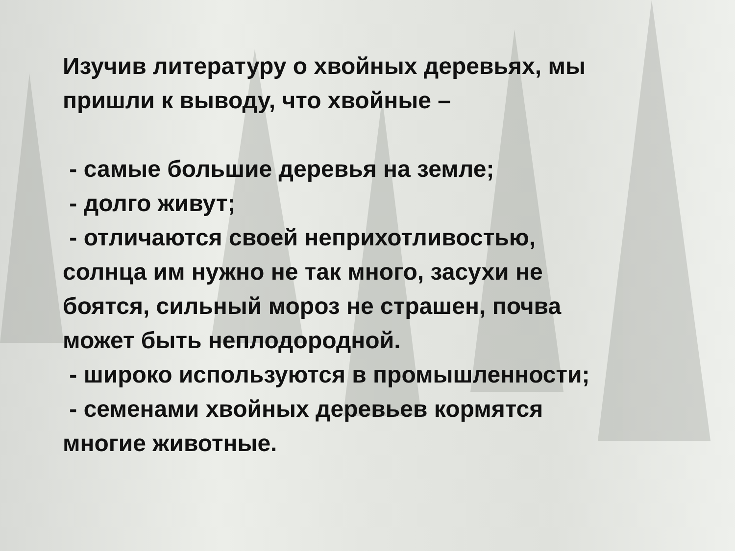Изучив литературу о хвойных деревьях, мы пришли к выводу, что хвойные –
- самые большие деревья на земле;
- долго живут;
- отличаются своей неприхотливостью, солнца им нужно не так много, засухи не боятся, сильный мороз не страшен, почва может быть неплодородной.
- широко используются в промышленности;
- семенами хвойных деревьев кормятся многие животные.